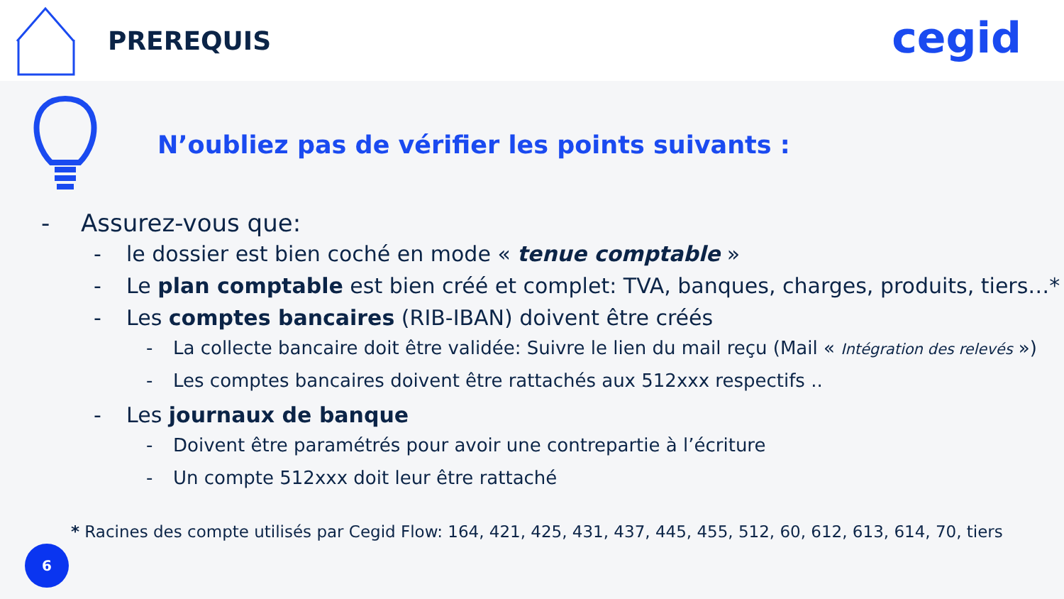PREREQUIS
cegid
N’oubliez pas de vérifier les points suivants :
- Assurez-vous que:
- le dossier est bien coché en mode « tenue comptable »
- Le plan comptable est bien créé et complet: TVA, banques, charges, produits, tiers…*
- Les comptes bancaires (RIB-IBAN) doivent être créés
- La collecte bancaire doit être validée: Suivre le lien du mail reçu (Mail « Intégration des relevés »)
- Les comptes bancaires doivent être rattachés aux 512xxx respectifs ..
- Les journaux de banque
- Doivent être paramétrés pour avoir une contrepartie à l’écriture
- Un compte 512xxx doit leur être rattaché
* Racines des compte utilisés par Cegid Flow: 164, 421, 425, 431, 437, 445, 455, 512, 60, 612, 613, 614, 70, tiers
6